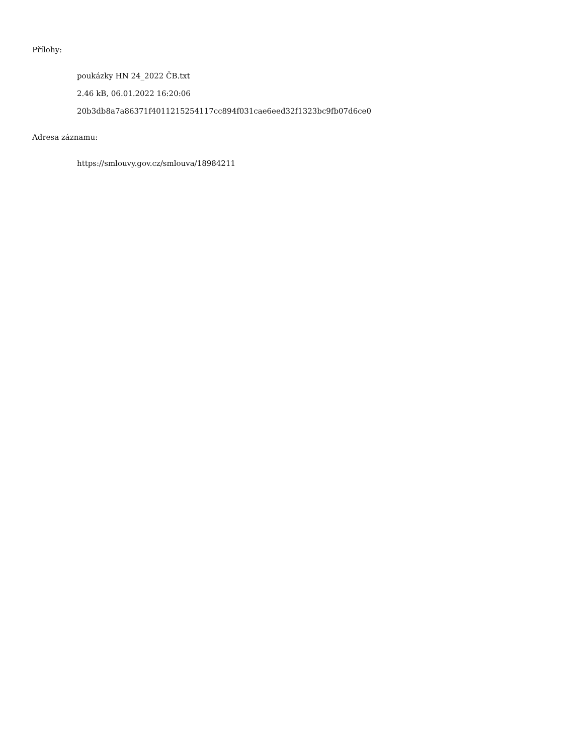Přílohy:
poukázky HN 24_2022 ČB.txt
2.46 kB, 06.01.2022 16:20:06
20b3db8a7a86371f4011215254117cc894f031cae6eed32f1323bc9fb07d6ce0
Adresa záznamu:
https://smlouvy.gov.cz/smlouva/18984211